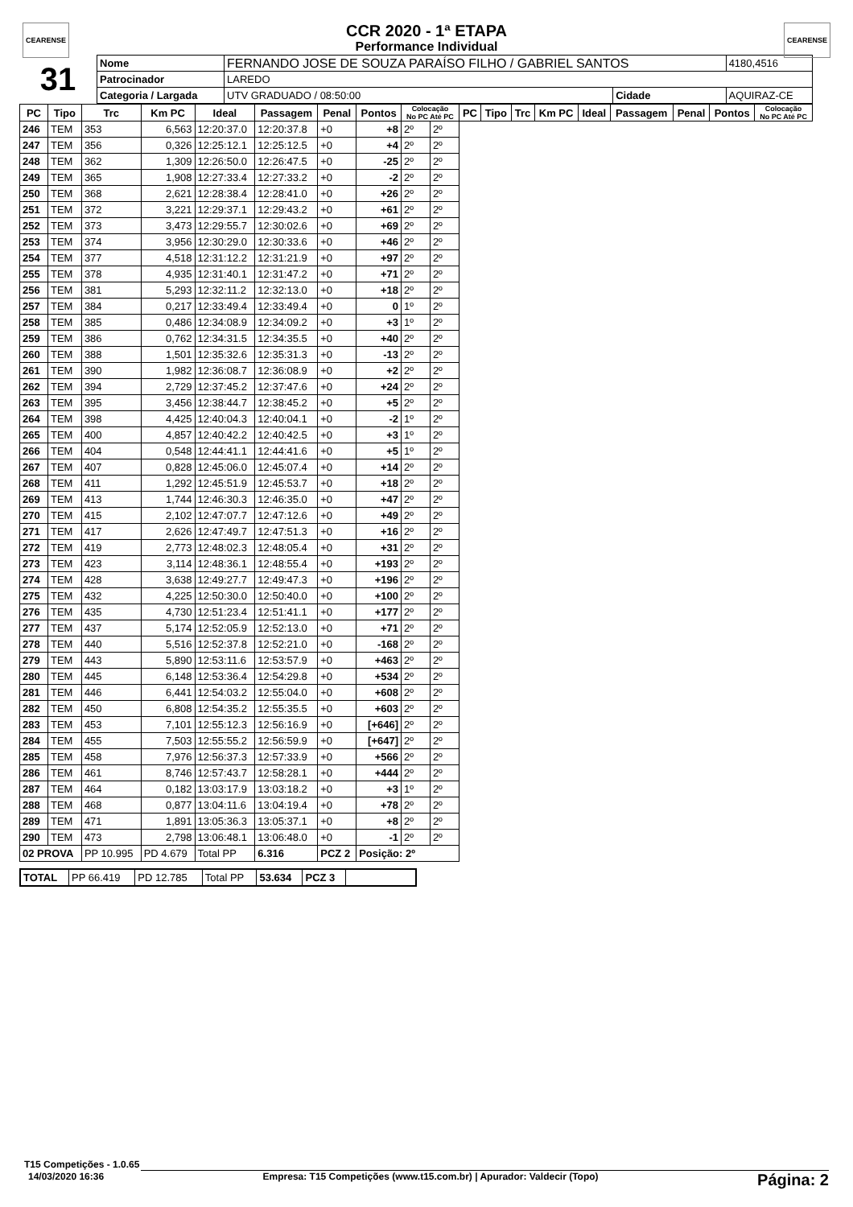CEARENSE CEARENSE
CCR 2020 - 1ª ETAPA
Performance Individual
| 31 | Nome | FERNANDO JOSE DE SOUZA PARAÍSO FILHO / GABRIEL SANTOS | | | | 4180,4516 |
| | Patrocinador | LAREDO | | | | |
| | Categoria / Largada | | UTV GRADUADO / 08:50:00 | Cidade | AQUIRAZ-CE | |
| PC | Tipo | Trc | Km PC | Ideal | Passagem | Penal | Pontos | Colocação No PC Até PC | | PC | Tipo | Trc | Km PC | Ideal | Passagem | Penal | Pontos | Colocação No PC Até PC |
| --- | --- | --- | --- | --- | --- | --- | --- | --- | --- | --- | --- | --- | --- | --- | --- | --- | --- | --- |
| 246 | TEM | 353 | 6,563 | 12:20:37.0 | 12:20:37.8 | +0 | +8 | 2º | 2º | | | | | | | | | |
| 247 | TEM | 356 | 0,326 | 12:25:12.1 | 12:25:12.5 | +0 | +4 | 2º | 2º | | | | | | | | | |
| 248 | TEM | 362 | 1,309 | 12:26:50.0 | 12:26:47.5 | +0 | -25 | 2º | 2º | | | | | | | | | |
| 249 | TEM | 365 | 1,908 | 12:27:33.4 | 12:27:33.2 | +0 | -2 | 2º | 2º | | | | | | | | | |
| 250 | TEM | 368 | 2,621 | 12:28:38.4 | 12:28:41.0 | +0 | +26 | 2º | 2º | | | | | | | | | |
| 251 | TEM | 372 | 3,221 | 12:29:37.1 | 12:29:43.2 | +0 | +61 | 2º | 2º | | | | | | | | | |
| 252 | TEM | 373 | 3,473 | 12:29:55.7 | 12:30:02.6 | +0 | +69 | 2º | 2º | | | | | | | | | |
| 253 | TEM | 374 | 3,956 | 12:30:29.0 | 12:30:33.6 | +0 | +46 | 2º | 2º | | | | | | | | | |
| 254 | TEM | 377 | 4,518 | 12:31:12.2 | 12:31:21.9 | +0 | +97 | 2º | 2º | | | | | | | | | |
| 255 | TEM | 378 | 4,935 | 12:31:40.1 | 12:31:47.2 | +0 | +71 | 2º | 2º | | | | | | | | | |
| 256 | TEM | 381 | 5,293 | 12:32:11.2 | 12:32:13.0 | +0 | +18 | 2º | 2º | | | | | | | | | |
| 257 | TEM | 384 | 0,217 | 12:33:49.4 | 12:33:49.4 | +0 | 0 | 1º | 2º | | | | | | | | | |
| 258 | TEM | 385 | 0,486 | 12:34:08.9 | 12:34:09.2 | +0 | +3 | 1º | 2º | | | | | | | | | |
| 259 | TEM | 386 | 0,762 | 12:34:31.5 | 12:34:35.5 | +0 | +40 | 2º | 2º | | | | | | | | | |
| 260 | TEM | 388 | 1,501 | 12:35:32.6 | 12:35:31.3 | +0 | -13 | 2º | 2º | | | | | | | | | |
| 261 | TEM | 390 | 1,982 | 12:36:08.7 | 12:36:08.9 | +0 | +2 | 2º | 2º | | | | | | | | | |
| 262 | TEM | 394 | 2,729 | 12:37:45.2 | 12:37:47.6 | +0 | +24 | 2º | 2º | | | | | | | | | |
| 263 | TEM | 395 | 3,456 | 12:38:44.7 | 12:38:45.2 | +0 | +5 | 2º | 2º | | | | | | | | | |
| 264 | TEM | 398 | 4,425 | 12:40:04.3 | 12:40:04.1 | +0 | -2 | 1º | 2º | | | | | | | | | |
| 265 | TEM | 400 | 4,857 | 12:40:42.2 | 12:40:42.5 | +0 | +3 | 1º | 2º | | | | | | | | | |
| 266 | TEM | 404 | 0,548 | 12:44:41.1 | 12:44:41.6 | +0 | +5 | 1º | 2º | | | | | | | | | |
| 267 | TEM | 407 | 0,828 | 12:45:06.0 | 12:45:07.4 | +0 | +14 | 2º | 2º | | | | | | | | | |
| 268 | TEM | 411 | 1,292 | 12:45:51.9 | 12:45:53.7 | +0 | +18 | 2º | 2º | | | | | | | | | |
| 269 | TEM | 413 | 1,744 | 12:46:30.3 | 12:46:35.0 | +0 | +47 | 2º | 2º | | | | | | | | | |
| 270 | TEM | 415 | 2,102 | 12:47:07.7 | 12:47:12.6 | +0 | +49 | 2º | 2º | | | | | | | | | |
| 271 | TEM | 417 | 2,626 | 12:47:49.7 | 12:47:51.3 | +0 | +16 | 2º | 2º | | | | | | | | | |
| 272 | TEM | 419 | 2,773 | 12:48:02.3 | 12:48:05.4 | +0 | +31 | 2º | 2º | | | | | | | | | |
| 273 | TEM | 423 | 3,114 | 12:48:36.1 | 12:48:55.4 | +0 | +193 | 2º | 2º | | | | | | | | | |
| 274 | TEM | 428 | 3,638 | 12:49:27.7 | 12:49:47.3 | +0 | +196 | 2º | 2º | | | | | | | | | |
| 275 | TEM | 432 | 4,225 | 12:50:30.0 | 12:50:40.0 | +0 | +100 | 2º | 2º | | | | | | | | | |
| 276 | TEM | 435 | 4,730 | 12:51:23.4 | 12:51:41.1 | +0 | +177 | 2º | 2º | | | | | | | | | |
| 277 | TEM | 437 | 5,174 | 12:52:05.9 | 12:52:13.0 | +0 | +71 | 2º | 2º | | | | | | | | | |
| 278 | TEM | 440 | 5,516 | 12:52:37.8 | 12:52:21.0 | +0 | -168 | 2º | 2º | | | | | | | | | |
| 279 | TEM | 443 | 5,890 | 12:53:11.6 | 12:53:57.9 | +0 | +463 | 2º | 2º | | | | | | | | | |
| 280 | TEM | 445 | 6,148 | 12:53:36.4 | 12:54:29.8 | +0 | +534 | 2º | 2º | | | | | | | | | |
| 281 | TEM | 446 | 6,441 | 12:54:03.2 | 12:55:04.0 | +0 | +608 | 2º | 2º | | | | | | | | | |
| 282 | TEM | 450 | 6,808 | 12:54:35.2 | 12:55:35.5 | +0 | +603 | 2º | 2º | | | | | | | | | |
| 283 | TEM | 453 | 7,101 | 12:55:12.3 | 12:56:16.9 | +0 | [+646] | 2º | 2º | | | | | | | | | |
| 284 | TEM | 455 | 7,503 | 12:55:55.2 | 12:56:59.9 | +0 | [+647] | 2º | 2º | | | | | | | | | |
| 285 | TEM | 458 | 7,976 | 12:56:37.3 | 12:57:33.9 | +0 | +566 | 2º | 2º | | | | | | | | | |
| 286 | TEM | 461 | 8,746 | 12:57:43.7 | 12:58:28.1 | +0 | +444 | 2º | 2º | | | | | | | | | |
| 287 | TEM | 464 | 0,182 | 13:03:17.9 | 13:03:18.2 | +0 | +3 | 1º | 2º | | | | | | | | | |
| 288 | TEM | 468 | 0,877 | 13:04:11.6 | 13:04:19.4 | +0 | +78 | 2º | 2º | | | | | | | | | |
| 289 | TEM | 471 | 1,891 | 13:05:36.3 | 13:05:37.1 | +0 | +8 | 2º | 2º | | | | | | | | | |
| 290 | TEM | 473 | 2,798 | 13:06:48.1 | 13:06:48.0 | +0 | -1 | 2º | 2º | | | | | | | | | |
| 02 PROVA | | PP 10.995 | PD 4.679 | Total PP | 6.316 | PCZ 2 | Posição: 2º | | | | | | | | | | | |
| TOTAL | PP 66.419 | PD 12.785 | Total PP | 53.634 | PCZ 3 | |
T15 Competições - 1.0.65
14/03/2020 16:36 Empresa: T15 Competições (www.t15.com.br) | Apurador: Valdecir (Topo) Página: 2